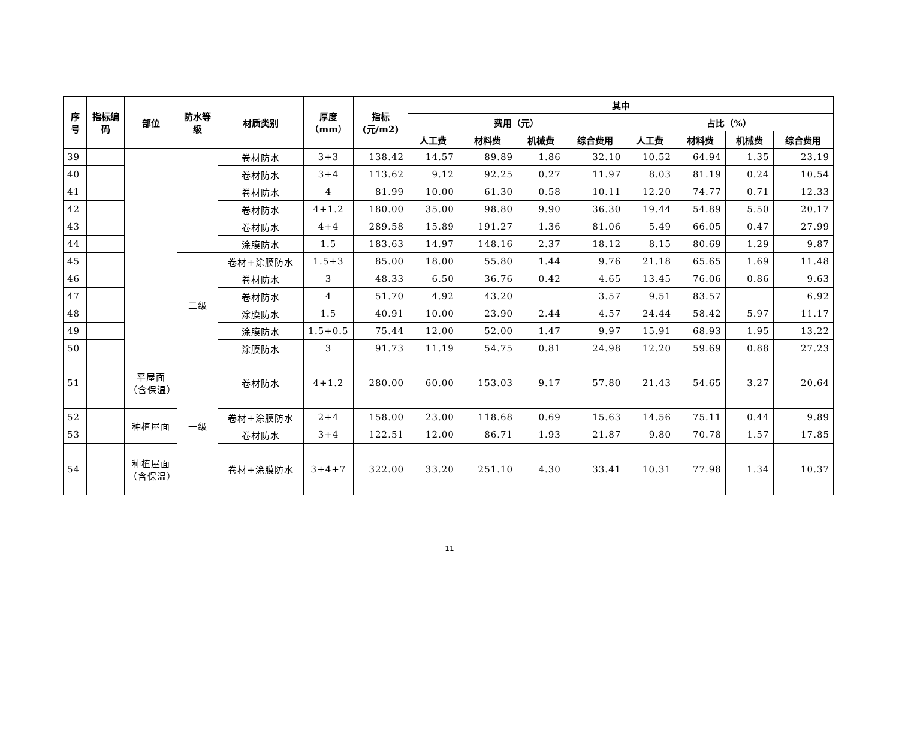| 序号 | 指标编码 | 部位 | 防水等级 | 材质类别 | 厚度（mm） | 指标(元/m2) | 其中 | | | | | | | |
| --- | --- | --- | --- | --- | --- | --- | --- | --- | --- | --- | --- | --- | --- | --- |
| | | | | | | | 费用（元） | | | | 占比（%） | | | |
| | | | | | | | 人工费 | 材料费 | 机械费 | 综合费用 | 人工费 | 材料费 | 机械费 | 综合费用 |
| 39 | | | | 卷材防水 | 3+3 | 138.42 | 14.57 | 89.89 | 1.86 | 32.10 | 10.52 | 64.94 | 1.35 | 23.19 |
| 40 | | | | 卷材防水 | 3+4 | 113.62 | 9.12 | 92.25 | 0.27 | 11.97 | 8.03 | 81.19 | 0.24 | 10.54 |
| 41 | | | | 卷材防水 | 4 | 81.99 | 10.00 | 61.30 | 0.58 | 10.11 | 12.20 | 74.77 | 0.71 | 12.33 |
| 42 | | | | 卷材防水 | 4+1.2 | 180.00 | 35.00 | 98.80 | 9.90 | 36.30 | 19.44 | 54.89 | 5.50 | 20.17 |
| 43 | | | | 卷材防水 | 4+4 | 289.58 | 15.89 | 191.27 | 1.36 | 81.06 | 5.49 | 66.05 | 0.47 | 27.99 |
| 44 | | | | 涂膜防水 | 1.5 | 183.63 | 14.97 | 148.16 | 2.37 | 18.12 | 8.15 | 80.69 | 1.29 | 9.87 |
| 45 | | | 二级 | 卷材+涂膜防水 | 1.5+3 | 85.00 | 18.00 | 55.80 | 1.44 | 9.76 | 21.18 | 65.65 | 1.69 | 11.48 |
| 46 | | | | 卷材防水 | 3 | 48.33 | 6.50 | 36.76 | 0.42 | 4.65 | 13.45 | 76.06 | 0.86 | 9.63 |
| 47 | | | | 卷材防水 | 4 | 51.70 | 4.92 | 43.20 | | 3.57 | 9.51 | 83.57 | | 6.92 |
| 48 | | | | 涂膜防水 | 1.5 | 40.91 | 10.00 | 23.90 | 2.44 | 4.57 | 24.44 | 58.42 | 5.97 | 11.17 |
| 49 | | | | 涂膜防水 | 1.5+0.5 | 75.44 | 12.00 | 52.00 | 1.47 | 9.97 | 15.91 | 68.93 | 1.95 | 13.22 |
| 50 | | | | 涂膜防水 | 3 | 91.73 | 11.19 | 54.75 | 0.81 | 24.98 | 12.20 | 59.69 | 0.88 | 27.23 |
| 51 | | 平屋面（含保温） | 一级 | 卷材防水 | 4+1.2 | 280.00 | 60.00 | 153.03 | 9.17 | 57.80 | 21.43 | 54.65 | 3.27 | 20.64 |
| 52 | | 种植屋面 | | 卷材+涂膜防水 | 2+4 | 158.00 | 23.00 | 118.68 | 0.69 | 15.63 | 14.56 | 75.11 | 0.44 | 9.89 |
| 53 | | | | 卷材防水 | 3+4 | 122.51 | 12.00 | 86.71 | 1.93 | 21.87 | 9.80 | 70.78 | 1.57 | 17.85 |
| 54 | | 种植屋面（含保温） | | 卷材+涂膜防水 | 3+4+7 | 322.00 | 33.20 | 251.10 | 4.30 | 33.41 | 10.31 | 77.98 | 1.34 | 10.37 |
11